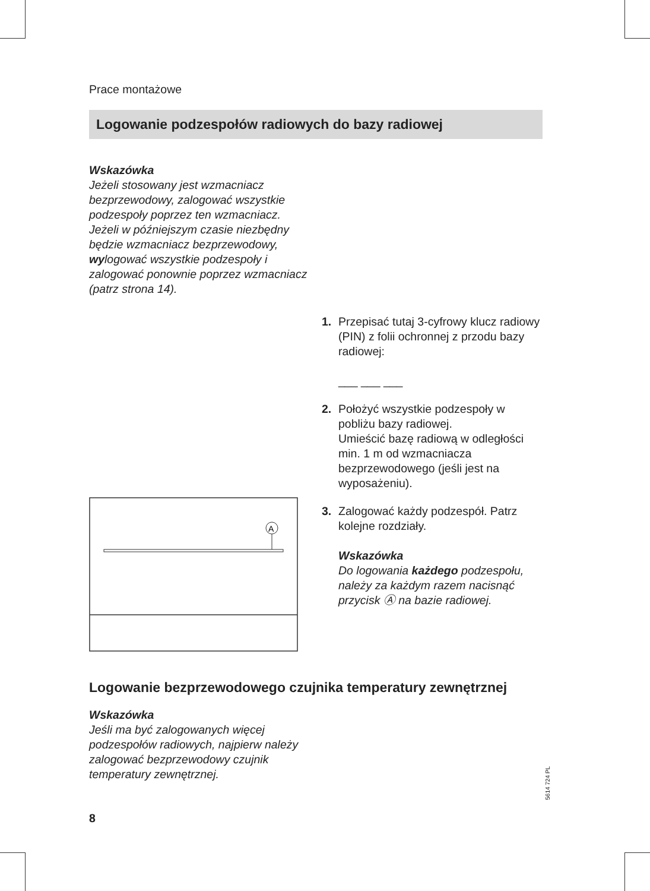Prace montażowe
Logowanie podzespołów radiowych do bazy radiowej
Wskazówka
Jeżeli stosowany jest wzmacniacz bezprzewodowy, zalogować wszystkie podzespoły poprzez ten wzmacniacz.
Jeżeli w późniejszym czasie niezbędny będzie wzmacniacz bezprzewodowy, wylogować wszystkie podzespoły i zalogować ponownie poprzez wzmacniacz (patrz strona 14).
A
1. Przepisać tutaj 3-cyfrowy klucz radiowy (PIN) z folii ochronnej z przodu bazy radiowej:
___ ___ ___
2. Położyć wszystkie podzespoły w pobliżu bazy radiowej.
Umieścić bazę radiową w odległości min. 1 m od wzmacniacza bezprzewodowego (jeśli jest na wyposażeniu).
3. Zalogować każdy podzespół. Patrz kolejne rozdziały.
Wskazówka
Do logowania każdego podzespołu, należy za każdym razem nacisnąć przycisk Ⓐ na bazie radiowej.
Logowanie bezprzewodowego czujnika temperatury zewnętrznej
Wskazówka
Jeśli ma być zalogowanych więcej podzespołów radiowych, najpierw należy zalogować bezprzewodowy czujnik temperatury zewnętrznej.
5614 724 PL
8